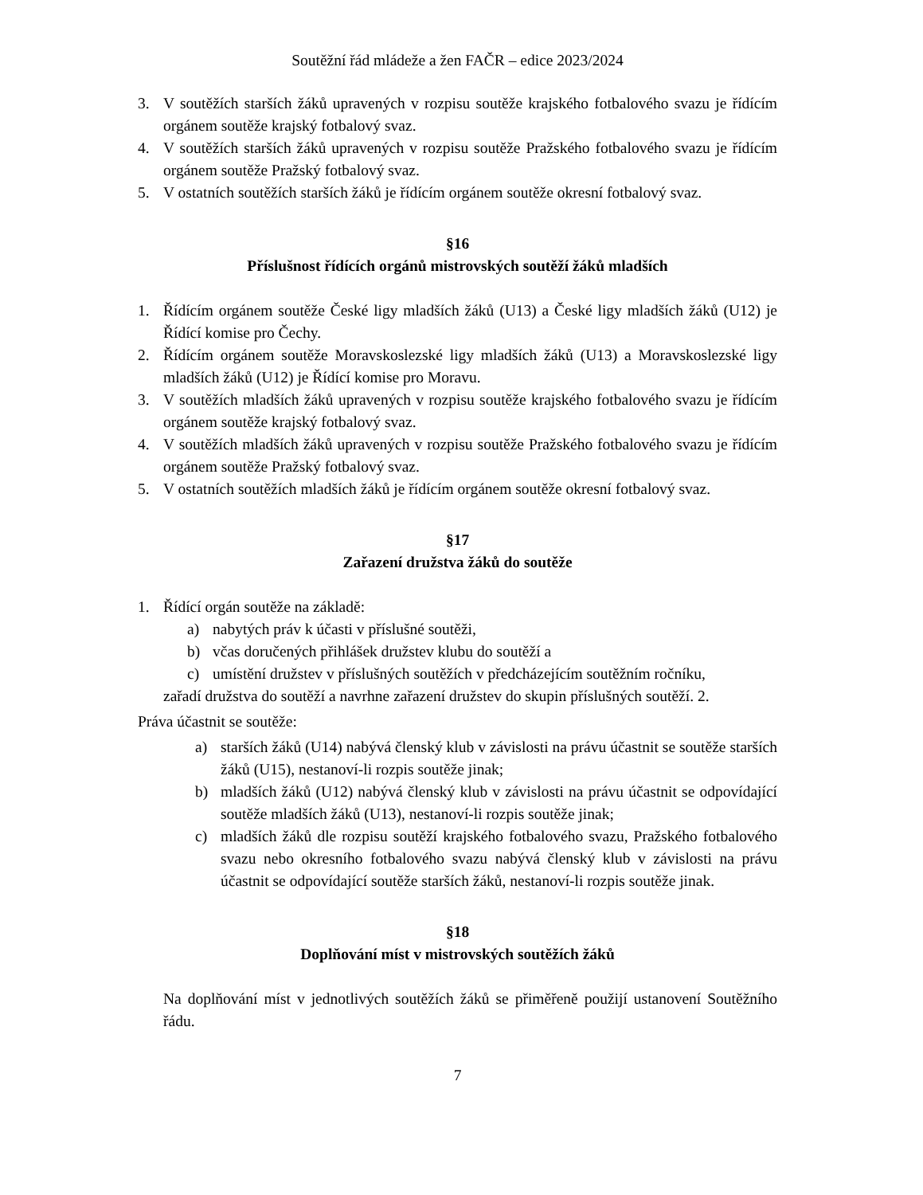Soutěžní řád mládeže a žen FAČR – edice 2023/2024
3. V soutěžích starších žáků upravených v rozpisu soutěže krajského fotbalového svazu je řídícím orgánem soutěže krajský fotbalový svaz.
4. V soutěžích starších žáků upravených v rozpisu soutěže Pražského fotbalového svazu je řídícím orgánem soutěže Pražský fotbalový svaz.
5. V ostatních soutěžích starších žáků je řídícím orgánem soutěže okresní fotbalový svaz.
§16
Příslušnost řídících orgánů mistrovských soutěží žáků mladších
1. Řídícím orgánem soutěže České ligy mladších žáků (U13) a České ligy mladších žáků (U12) je Řídící komise pro Čechy.
2. Řídícím orgánem soutěže Moravskoslezské ligy mladších žáků (U13) a Moravskoslezské ligy mladších žáků (U12) je Řídící komise pro Moravu.
3. V soutěžích mladších žáků upravených v rozpisu soutěže krajského fotbalového svazu je řídícím orgánem soutěže krajský fotbalový svaz.
4. V soutěžích mladších žáků upravených v rozpisu soutěže Pražského fotbalového svazu je řídícím orgánem soutěže Pražský fotbalový svaz.
5. V ostatních soutěžích mladších žáků je řídícím orgánem soutěže okresní fotbalový svaz.
§17
Zařazení družstva žáků do soutěže
1. Řídící orgán soutěže na základě:
a) nabytých práv k účasti v příslušné soutěži,
b) včas doručených přihlášek družstev klubu do soutěží a
c) umístění družstev v příslušných soutěžích v předcházejícím soutěžním ročníku,
zařadí družstva do soutěží a navrhne zařazení družstev do skupin příslušných soutěží. 2.
Práva účastnit se soutěže:
a) starších žáků (U14) nabývá členský klub v závislosti na právu účastnit se soutěže starších žáků (U15), nestanoví-li rozpis soutěže jinak;
b) mladších žáků (U12) nabývá členský klub v závislosti na právu účastnit se odpovídající soutěže mladších žáků (U13), nestanoví-li rozpis soutěže jinak;
c) mladších žáků dle rozpisu soutěží krajského fotbalového svazu, Pražského fotbalového svazu nebo okresního fotbalového svazu nabývá členský klub v závislosti na právu účastnit se odpovídající soutěže starších žáků, nestanoví-li rozpis soutěže jinak.
§18
Doplňování míst v mistrovských soutěžích žáků
Na doplňování míst v jednotlivých soutěžích žáků se přiměřeně použijí ustanovení Soutěžního řádu.
7